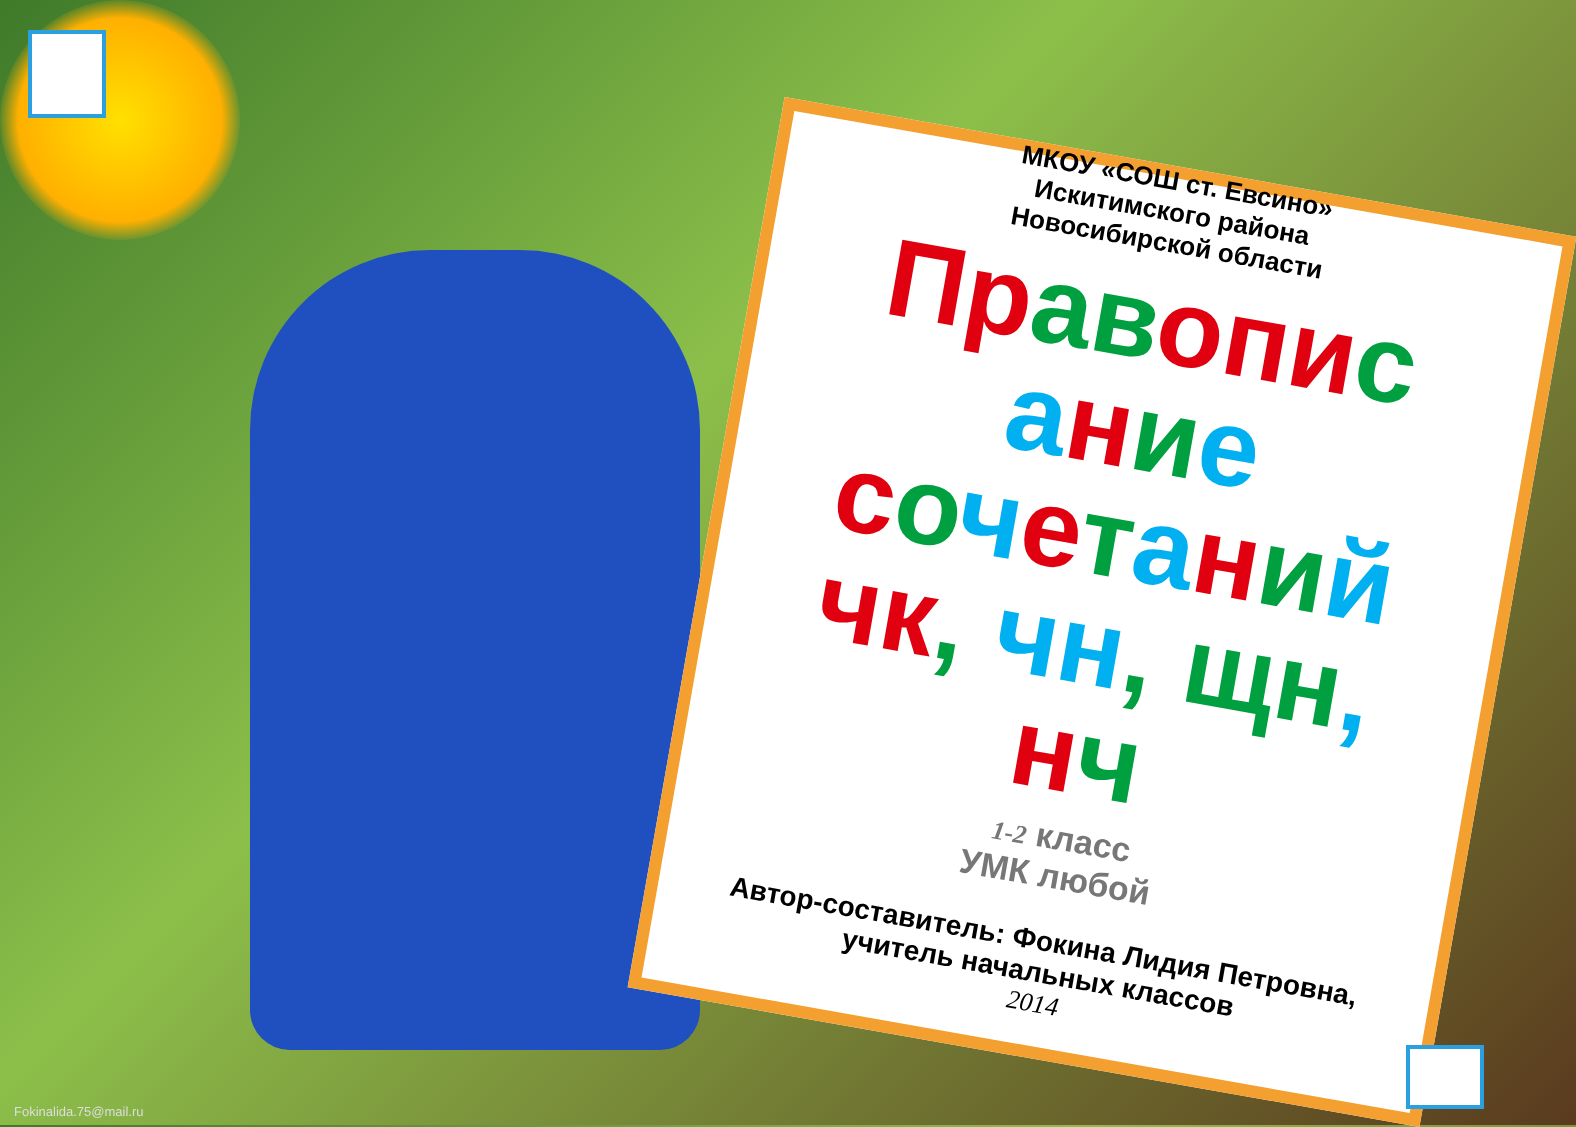МКОУ «СОШ ст. Евсино»
Искитимского района
Новосибирской области
Пр ав оп ис ание сочетаний чк, чн, щн, нч
1-2 класс
УМК любой
Автор-составитель: Фокина Лидия Петровна,
учитель начальных классов
2014
Fokinalida.75@mail.ru